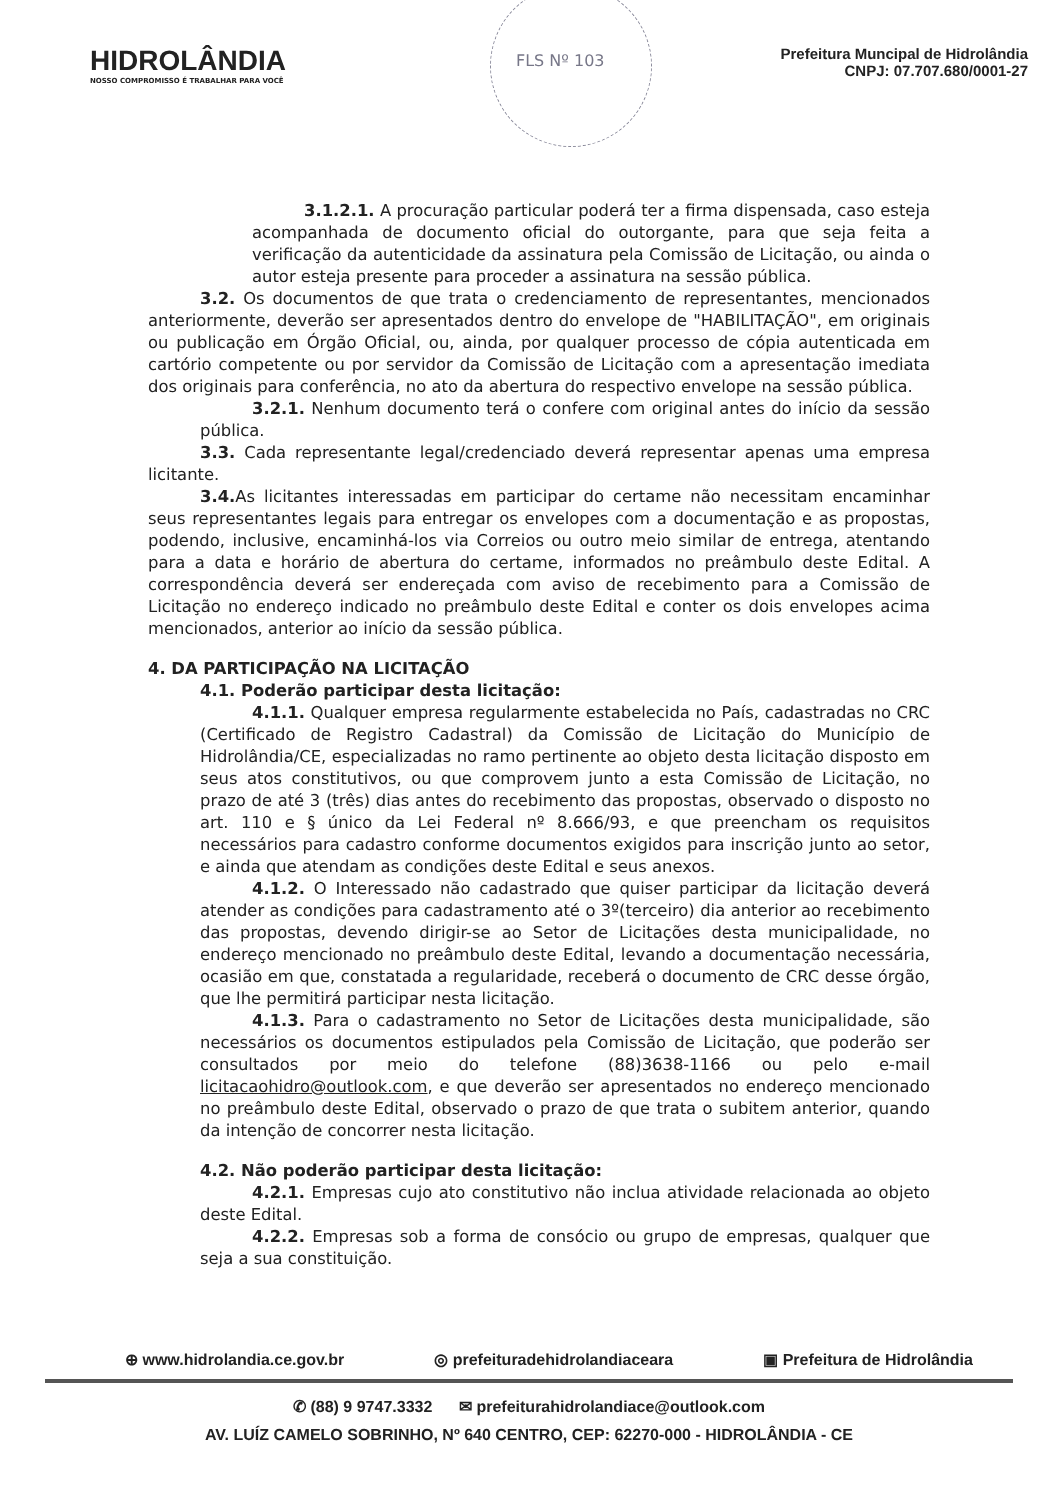FLS Nº 103
HIDROLÂNDIA
NOSSO COMPROMISSO É TRABALHAR PARA VOCÊ
Prefeitura Muncipal de Hidrolândia
CNPJ: 07.707.680/0001-27
3.1.2.1. A procuração particular poderá ter a firma dispensada, caso esteja acompanhada de documento oficial do outorgante, para que seja feita a verificação da autenticidade da assinatura pela Comissão de Licitação, ou ainda o autor esteja presente para proceder a assinatura na sessão pública.
3.2. Os documentos de que trata o credenciamento de representantes, mencionados anteriormente, deverão ser apresentados dentro do envelope de "HABILITAÇÃO", em originais ou publicação em Órgão Oficial, ou, ainda, por qualquer processo de cópia autenticada em cartório competente ou por servidor da Comissão de Licitação com a apresentação imediata dos originais para conferência, no ato da abertura do respectivo envelope na sessão pública.
3.2.1. Nenhum documento terá o confere com original antes do início da sessão pública.
3.3. Cada representante legal/credenciado deverá representar apenas uma empresa licitante.
3.4. As licitantes interessadas em participar do certame não necessitam encaminhar seus representantes legais para entregar os envelopes com a documentação e as propostas, podendo, inclusive, encaminhá-los via Correios ou outro meio similar de entrega, atentando para a data e horário de abertura do certame, informados no preâmbulo deste Edital. A correspondência deverá ser endereçada com aviso de recebimento para a Comissão de Licitação no endereço indicado no preâmbulo deste Edital e conter os dois envelopes acima mencionados, anterior ao início da sessão pública.
4. DA PARTICIPAÇÃO NA LICITAÇÃO
4.1. Poderão participar desta licitação:
4.1.1. Qualquer empresa regularmente estabelecida no País, cadastradas no CRC (Certificado de Registro Cadastral) da Comissão de Licitação do Município de Hidrolândia/CE, especializadas no ramo pertinente ao objeto desta licitação disposto em seus atos constitutivos, ou que comprovem junto a esta Comissão de Licitação, no prazo de até 3 (três) dias antes do recebimento das propostas, observado o disposto no art. 110 e § único da Lei Federal nº 8.666/93, e que preencham os requisitos necessários para cadastro conforme documentos exigidos para inscrição junto ao setor, e ainda que atendam as condições deste Edital e seus anexos.
4.1.2. O Interessado não cadastrado que quiser participar da licitação deverá atender as condições para cadastramento até o 3º(terceiro) dia anterior ao recebimento das propostas, devendo dirigir-se ao Setor de Licitações desta municipalidade, no endereço mencionado no preâmbulo deste Edital, levando a documentação necessária, ocasião em que, constatada a regularidade, receberá o documento de CRC desse órgão, que lhe permitirá participar nesta licitação.
4.1.3. Para o cadastramento no Setor de Licitações desta municipalidade, são necessários os documentos estipulados pela Comissão de Licitação, que poderão ser consultados por meio do telefone (88)3638-1166 ou pelo e-mail licitacaohidro@outlook.com, e que deverão ser apresentados no endereço mencionado no preâmbulo deste Edital, observado o prazo de que trata o subitem anterior, quando da intenção de concorrer nesta licitação.
4.2. Não poderão participar desta licitação:
4.2.1. Empresas cujo ato constitutivo não inclua atividade relacionada ao objeto deste Edital.
4.2.2. Empresas sob a forma de consócio ou grupo de empresas, qualquer que seja a sua constituição.
⊕ www.hidrolandia.ce.gov.br ◎ prefeituradehidrolandiaceara ▣ Prefeitura de Hidrolândia
✆ (88) 9 9747.3332 ✉ prefeiturahidrolandiace@outlook.com
AV. LUÍZ CAMELO SOBRINHO, Nº 640 CENTRO, CEP: 62270-000 - HIDROLÂNDIA - CE